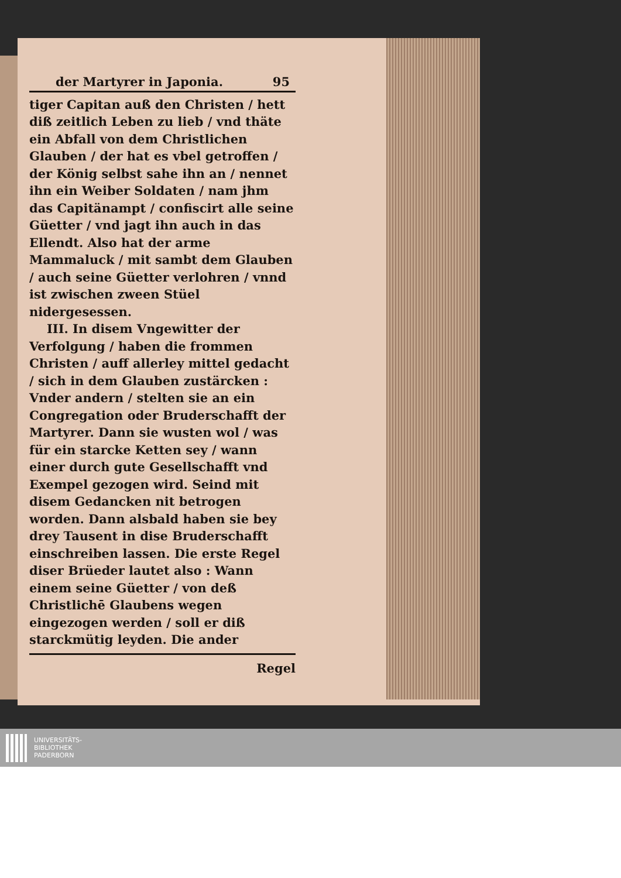der Martyrer in Japonia. 95
tiger Capitan auß den Christen / hett diß zeitlich Leben zu lieb / vnd thäte ein Abfall von dem Christlichen Glauben / der hat es vbel getroffen / der König selbst sahe ihn an / nennet ihn ein Weiber Soldaten / nam jhm das Capitänampt / confiscirt alle seine Güetter / vnd jagt ihn auch in das Ellendt. Also hat der arme Mammaluck / mit sambt dem Glauben / auch seine Güetter verlohren / vnnd ist zwischen zween Stüel nidergesessen.
III. In disem Vngewitter der Verfolgung / haben die frommen Christen / auff allerley mittel gedacht / sich in dem Glauben zustärcken : Vnder andern / stelten sie an ein Congregation oder Bruderschafft der Martyrer. Dann sie wusten wol / was für ein starcke Ketten sey / wann einer durch gute Gesellschafft vnd Exempel gezogen wird. Seind mit disem Gedancken nit betrogen worden. Dann alsbald haben sie bey drey Tausent in dise Bruderschafft einschreiben lassen. Die erste Regel diser Brüeder lautet also : Wann einem seine Güetter / von deß Christlichē Glaubens wegen eingezogen werden / soll er diß starckmütig leyden. Die ander
Regel
UNIVERSITÄTS-
BIBLIOTHEK
PADERBORN